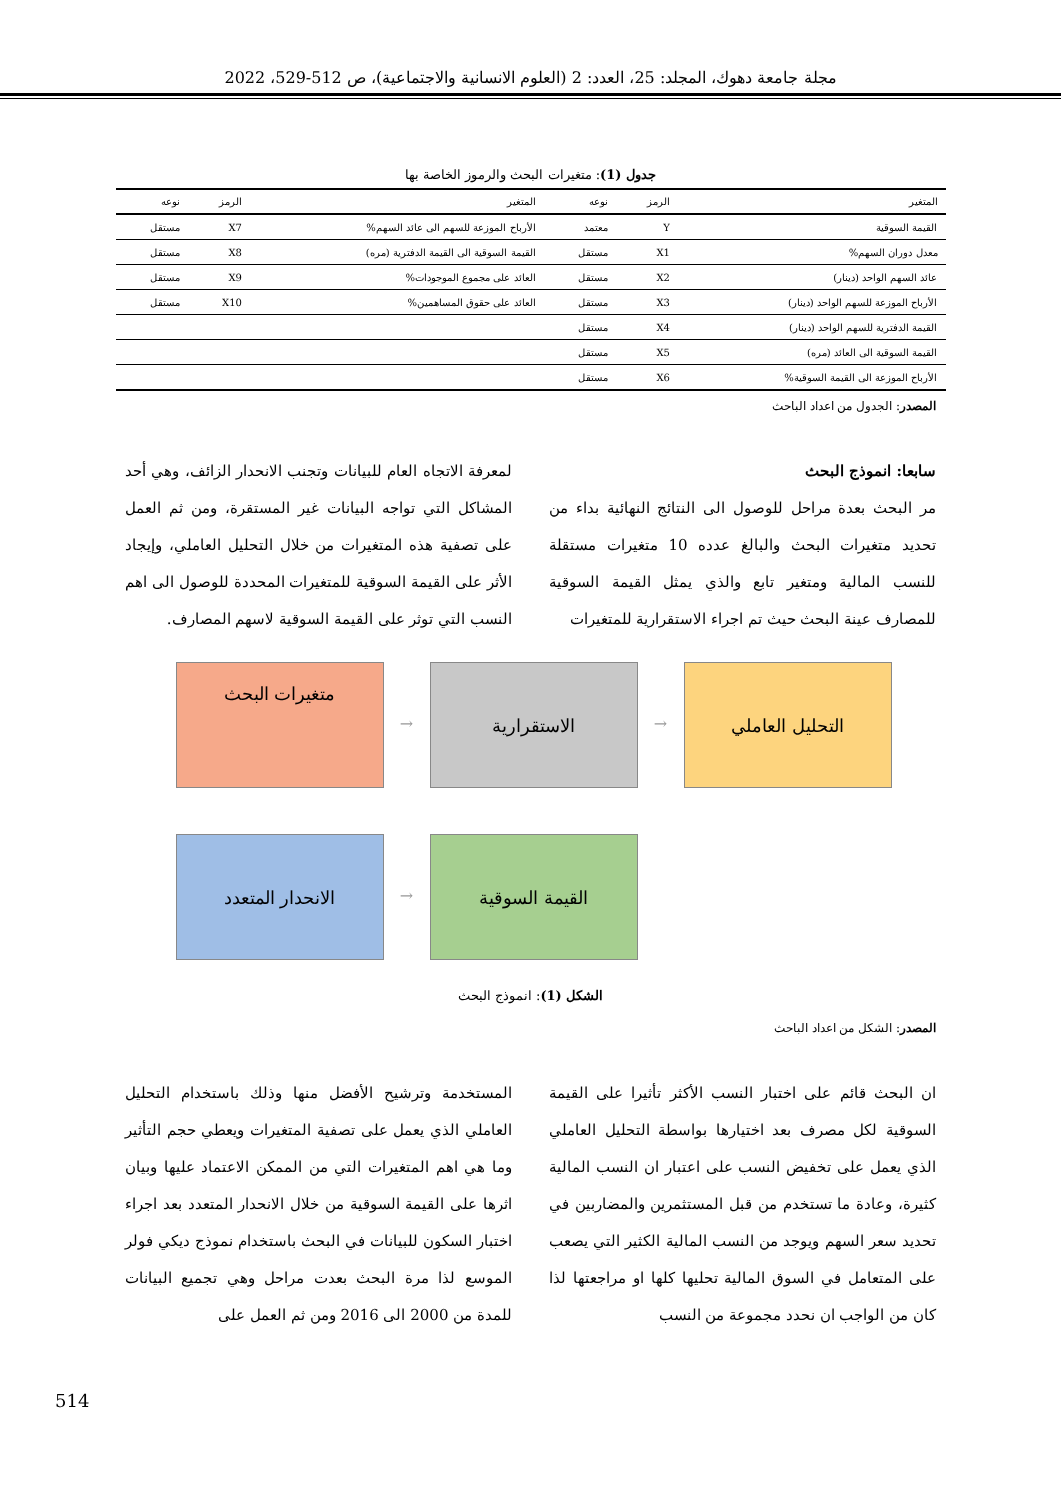مجلة جامعة دهوك، المجلد: 25، العدد: 2 (العلوم الانسانية والاجتماعية)، ص 512-529، 2022
جدول (1): متغيرات البحث والرموز الخاصة بها
| المتغير | الرمز | نوعه | المتغير | الرمز | نوعه |
| --- | --- | --- | --- | --- | --- |
| القيمة السوقية | Y | معتمد | الأرباح الموزعة للسهم الى عائد السهم% | X7 | مستقل |
| معدل دوران السهم% | X1 | مستقل | القيمة السوقية الى القيمة الدفترية (مره) | X8 | مستقل |
| عائد السهم الواحد (دينار) | X2 | مستقل | العائد على مجموع الموجودات% | X9 | مستقل |
| الأرباح الموزعة للسهم الواحد (دينار) | X3 | مستقل | العائد على حقوق المساهمين% | X10 | مستقل |
| القيمة الدفترية للسهم الواحد (دينار) | X4 | مستقل | | | |
| القيمة السوقية الى العائد (مره) | X5 | مستقل | | | |
| الأرباح الموزعة الى القيمة السوقية% | X6 | مستقل | | | |
المصدر: الجدول من اعداد الباحث
سابعا: انموذج البحث
مر البحث بعدة مراحل للوصول الى النتائج النهائية بداء من تحديد متغيرات البحث والبالغ عدده 10 متغيرات مستقلة للنسب المالية ومتغير تابع والذي يمثل القيمة السوقية للمصارف عينة البحث حيث تم اجراء الاستقرارية للمتغيرات
لمعرفة الاتجاه العام للبيانات وتجنب الانحدار الزائف، وهي أحد المشاكل التي تواجه البيانات غير المستقرة، ومن ثم العمل على تصفية هذه المتغيرات من خلال التحليل العاملي، وإيجاد الأثر على القيمة السوقية للمتغيرات المحددة للوصول الى اهم النسب التي توثر على القيمة السوقية لاسهم المصارف.
متغيرات البحث
→
الاستقرارية
→
التحليل العاملي
الانحدار المتعدد
→
القيمة السوقية
الشكل (1): انموذج البحث
المصدر: الشكل من اعداد الباحث
ان البحث قائم على اختبار النسب الأكثر تأثيرا على القيمة السوقية لكل مصرف بعد اختيارها بواسطة التحليل العاملي الذي يعمل على تخفيض النسب على اعتبار ان النسب المالية كثيرة، وعادة ما تستخدم من قبل المستثمرين والمضاربين في تحديد سعر السهم ويوجد من النسب المالية الكثير التي يصعب على المتعامل في السوق المالية تحليها كلها او مراجعتها لذا كان من الواجب ان نحدد مجموعة من النسب
المستخدمة وترشيح الأفضل منها وذلك باستخدام التحليل العاملي الذي يعمل على تصفية المتغيرات ويعطي حجم التأثير وما هي اهم المتغيرات التي من الممكن الاعتماد عليها وبيان اثرها على القيمة السوقية من خلال الانحدار المتعدد بعد اجراء اختبار السكون للبيانات في البحث باستخدام نموذج ديكي فولر الموسع لذا مرة البحث بعدت مراحل وهي تجميع البيانات للمدة من 2000 الى 2016 ومن ثم العمل على
514